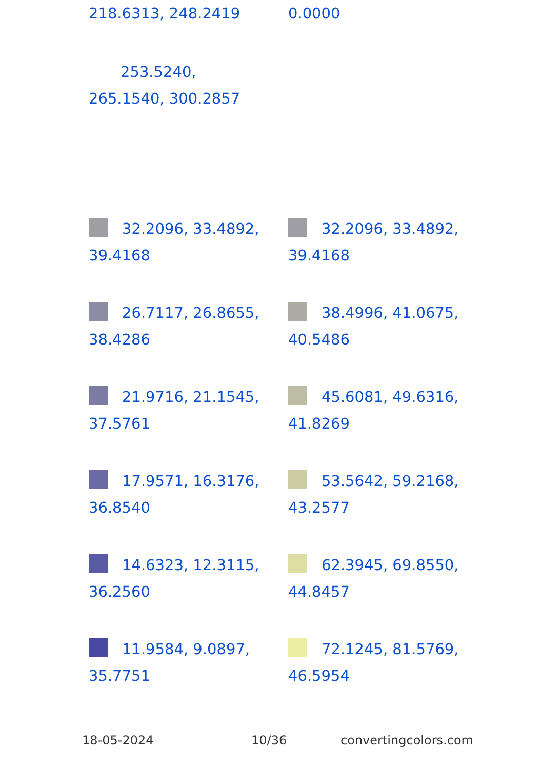218.6313, 248.2419 0.0000
253.5240, 265.1540, 300.2857
32.2096, 33.4892, 39.4168
32.2096, 33.4892, 39.4168
26.7117, 26.8655, 38.4286
38.4996, 41.0675, 40.5486
21.9716, 21.1545, 37.5761
45.6081, 49.6316, 41.8269
17.9571, 16.3176, 36.8540
53.5642, 59.2168, 43.2577
14.6323, 12.3115, 36.2560
62.3945, 69.8550, 44.8457
11.9584, 9.0897, 35.7751
72.1245, 81.5769, 46.5954
18-05-2024 10/36 convertingcolors.com